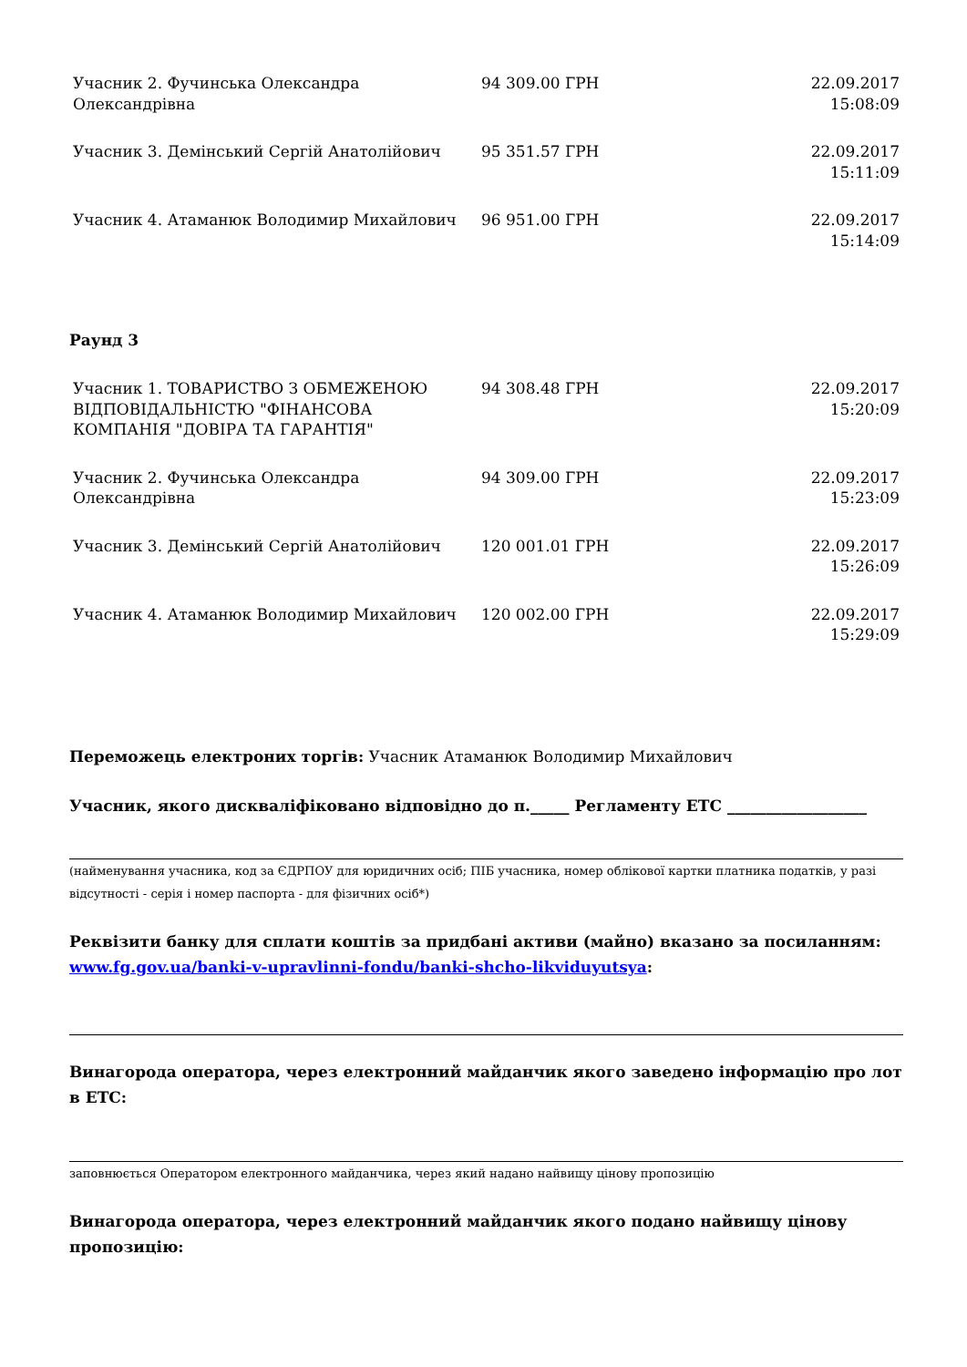| Учасник 2. Фучинська Олександра Олександрівна | 94 309.00 ГРН | 22.09.2017 15:08:09 |
| Учасник 3. Демінський Сергій Анатолійович | 95 351.57 ГРН | 22.09.2017 15:11:09 |
| Учасник 4. Атаманюк Володимир Михайлович | 96 951.00 ГРН | 22.09.2017 15:14:09 |
Раунд 3
| Учасник 1. ТОВАРИСТВО З ОБМЕЖЕНОЮ ВІДПОВІДАЛЬНІСТЮ "ФІНАНСОВА КОМПАНІЯ "ДОВІРА ТА ГАРАНТІЯ" | 94 308.48 ГРН | 22.09.2017 15:20:09 |
| Учасник 2. Фучинська Олександра Олександрівна | 94 309.00 ГРН | 22.09.2017 15:23:09 |
| Учасник 3. Демінський Сергій Анатолійович | 120 001.01 ГРН | 22.09.2017 15:26:09 |
| Учасник 4. Атаманюк Володимир Михайлович | 120 002.00 ГРН | 22.09.2017 15:29:09 |
Переможець електроних торгів: Учасник Атаманюк Володимир Михайлович
Учасник, якого дискваліфіковано відповідно до п._____ Регламенту ЕТС __________________
(найменування учасника, код за ЄДРПОУ для юридичних осіб; ПІБ учасника, номер облікової картки платника податків, у разі відсутності - серія і номер паспорта - для фізичних осіб*)
Реквізити банку для сплати коштів за придбані активи (майно) вказано за посиланням: www.fg.gov.ua/banki-v-upravlinni-fondu/banki-shcho-likviduyutsya:
Винагорода оператора, через електронний майданчик якого заведено інформацію про лот в ЕТС:
заповнюється Оператором електронного майданчика, через який надано найвищу цінову пропозицію
Винагорода оператора, через електронний майданчик якого подано найвищу цінову пропозицію: